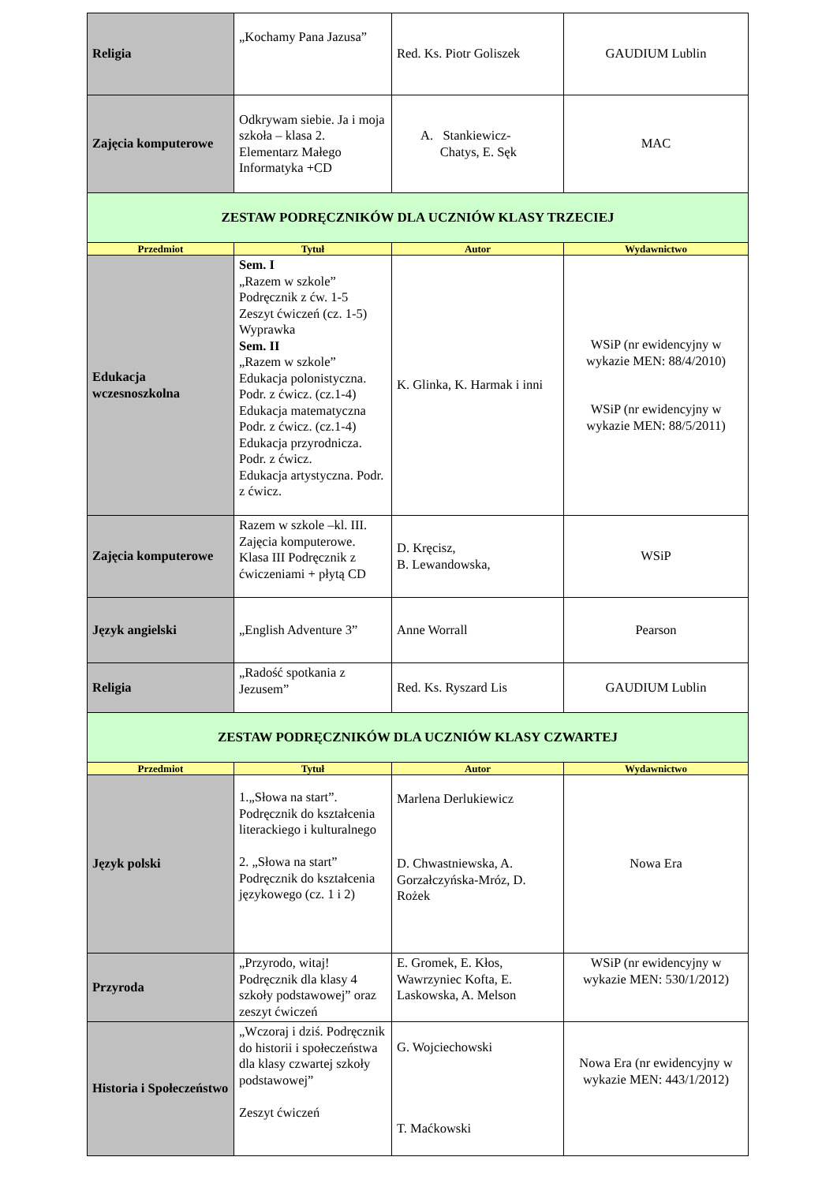| Religia | „Kochamy Pana Jazusa” | Red. Ks. Piotr Goliszek | GAUDIUM Lublin |
| Zajęcia komputerowe | Odkrywam siebie. Ja i moja szkoła – klasa 2. Elementarz Małego Informatyka +CD | A. Stankiewicz- Chatys, E. Sęk | MAC |
| ZESTAW PODRĘCZNIKÓW DLA UCZNIÓW KLASY TRZECIEJ | | | |
| Przedmiot | Tytuł | Autor | Wydawnictwo |
| Edukacja wczesnoszkolna | Sem. I „Razem w szkole” Podręcznik z ćw. 1-5 Zeszyt ćwiczeń (cz. 1-5) Wyprawka Sem. II „Razem w szkole” Edukacja polonistyczna. Podr. z ćwicz. (cz.1-4) Edukacja matematyczna Podr. z ćwicz. (cz.1-4) Edukacja przyrodnicza. Podr. z ćwicz. Edukacja artystyczna. Podr. z ćwicz. | K. Glinka, K. Harmak i inni | WSiP (nr ewidencyjny w wykazie MEN: 88/4/2010) WSiP (nr ewidencyjny w wykazie MEN: 88/5/2011) |
| Zajęcia komputerowe | Razem w szkole –kl. III. Zajęcia komputerowe. Klasa III Podręcznik z ćwiczeniami + płytą CD | D. Kręcisz, B. Lewandowska, | WSiP |
| Język angielski | „English Adventure 3” | Anne Worrall | Pearson |
| Religia | „Radość spotkania z Jezusem” | Red. Ks. Ryszard Lis | GAUDIUM Lublin |
| ZESTAW PODRĘCZNIKÓW DLA UCZNIÓW KLASY CZWARTEJ | | | |
| Przedmiot | Tytuł | Autor | Wydawnictwo |
| Język polski | 1.„Słowa na start”. Podręcznik do kształcenia literackiego i kulturalnego 2. „Słowa na start” Podręcznik do kształcenia językowego (cz. 1 i 2) | Marlena Derlukiewicz D. Chwastniewska, A. Gorzałczyńska-Mróz, D. Rożek | Nowa Era |
| Przyroda | „Przyrodo, witaj! Podręcznik dla klasy 4 szkoły podstawowej” oraz zeszyt ćwiczeń | E. Gromek, E. Kłos, Wawrzyniec Kofta, E. Laskowska, A. Melson | WSiP (nr ewidencyjny w wykazie MEN: 530/1/2012) |
| Historia i Społeczeństwo | „Wczoraj i dziś. Podręcznik do historii i społeczeństwa dla klasy czwartej szkoły podstawowej” Zeszyt ćwiczeń | G. Wojciechowski T. Maćkowski | Nowa Era (nr ewidencyjny w wykazie MEN: 443/1/2012) |